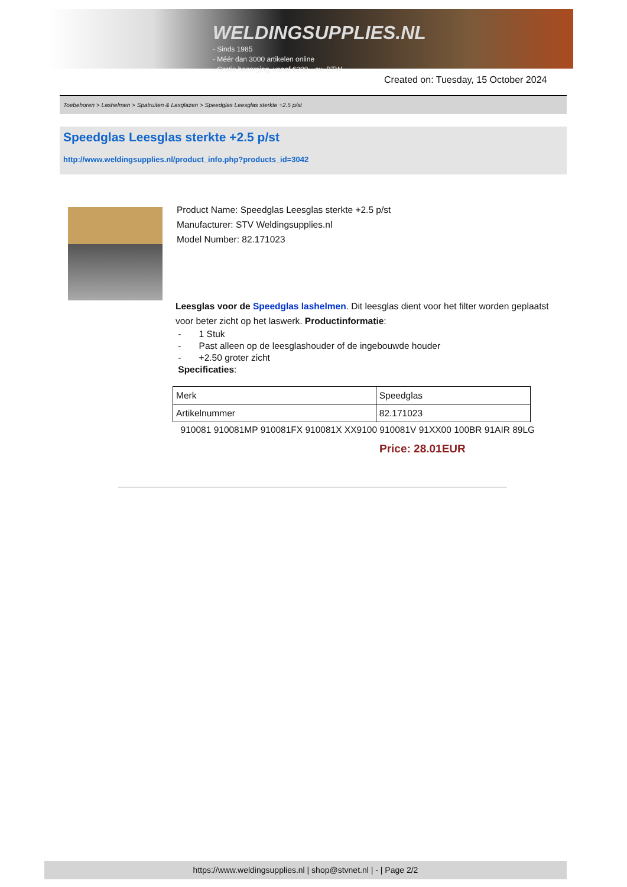WELDINGSUPPLIES.NL
- Sinds 1985
- Méér dan 3000 artikelen online
- Gratis bezorging, vanaf €200,--ex. BTW
Created on: Tuesday, 15 October 2024
Toebehoren > Lashelmen > Spatruiten & Lasglazen > Speedglas Leesglas sterkte +2.5 p/st
Speedglas Leesglas sterkte +2.5 p/st
http://www.weldingsupplies.nl/product_info.php?products_id=3042
Product Name: Speedglas Leesglas sterkte +2.5 p/st
Manufacturer: STV Weldingsupplies.nl
Model Number: 82.171023
Leesglas voor de Speedglas lashelmen. Dit leesglas dient voor het filter worden geplaatst voor beter zicht op het laswerk. Productinformatie:
- 1 Stuk
- Past alleen op de leesglashouder of de ingebouwde houder
- +2.50 groter zicht
Specificaties:
| Merk | Speedglas |
| Artikelnummer | 82.171023 |
910081 910081MP 910081FX 910081X XX9100 910081V 91XX00 100BR 91AIR 89LG
Price: 28.01EUR
https://www.weldingsupplies.nl | shop@stvnet.nl | - | Page 2/2